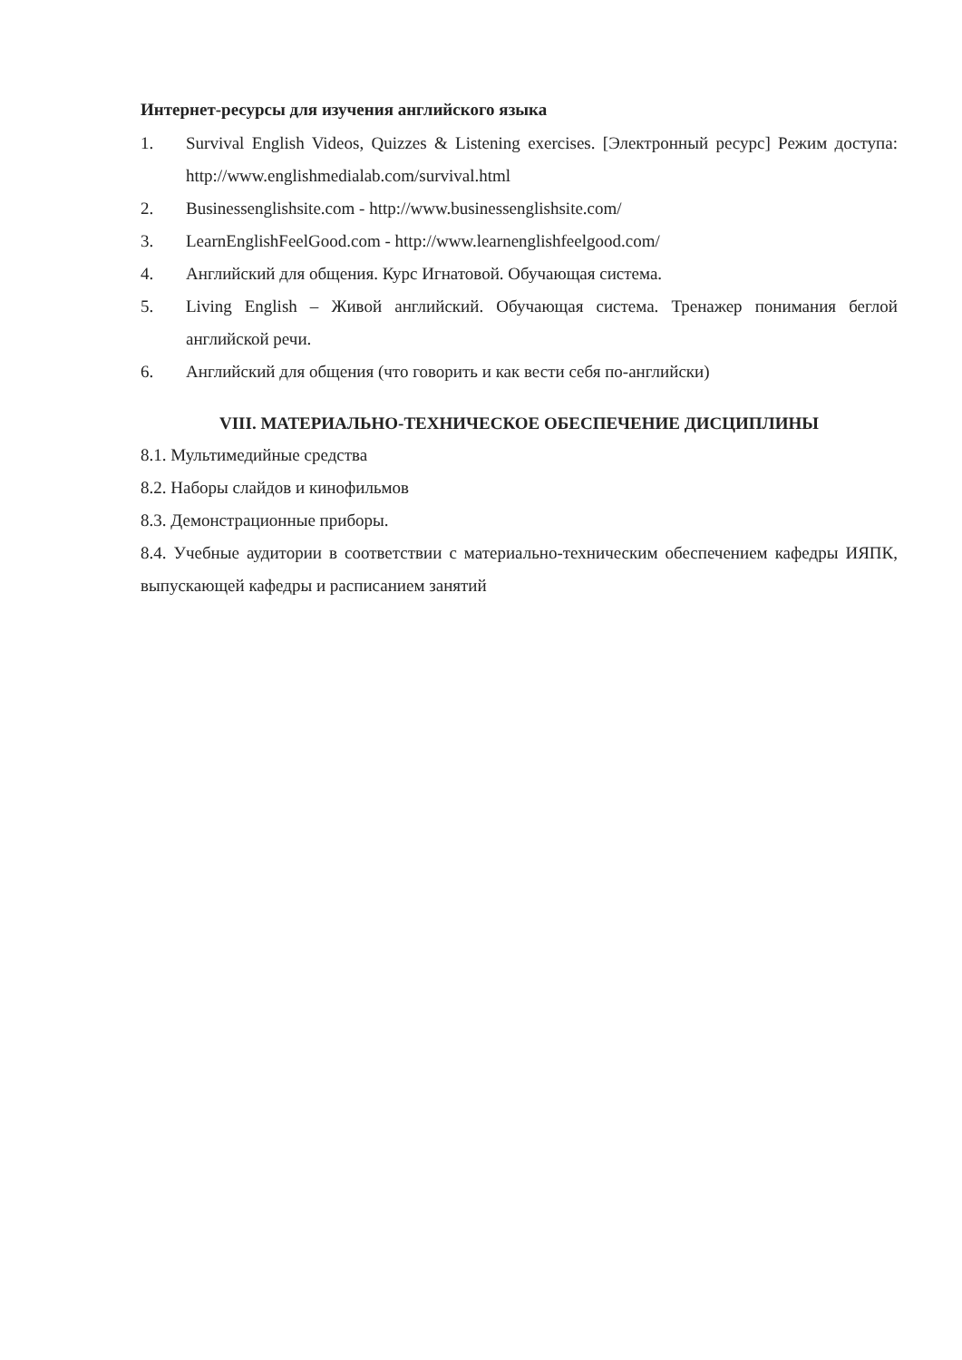Интернет-ресурсы для изучения английского языка
1. Survival English Videos, Quizzes & Listening exercises. [Электронный ресурс] Режим доступа: http://www.englishmedialab.com/survival.html
2. Businessenglishsite.com - http://www.businessenglishsite.com/
3. LearnEnglishFeelGood.com - http://www.learnenglishfeelgood.com/
4. Английский для общения. Курс Игнатовой. Обучающая система.
5. Living English – Живой английский. Обучающая система. Тренажер понимания беглой английской речи.
6. Английский для общения (что говорить и как вести себя по-английски)
VIII. МАТЕРИАЛЬНО-ТЕХНИЧЕСКОЕ ОБЕСПЕЧЕНИЕ ДИСЦИПЛИНЫ
8.1. Мультимедийные средства
8.2. Наборы слайдов и кинофильмов
8.3. Демонстрационные приборы.
8.4. Учебные аудитории в соответствии с материально-техническим обеспечением кафедры ИЯПК, выпускающей кафедры и расписанием занятий